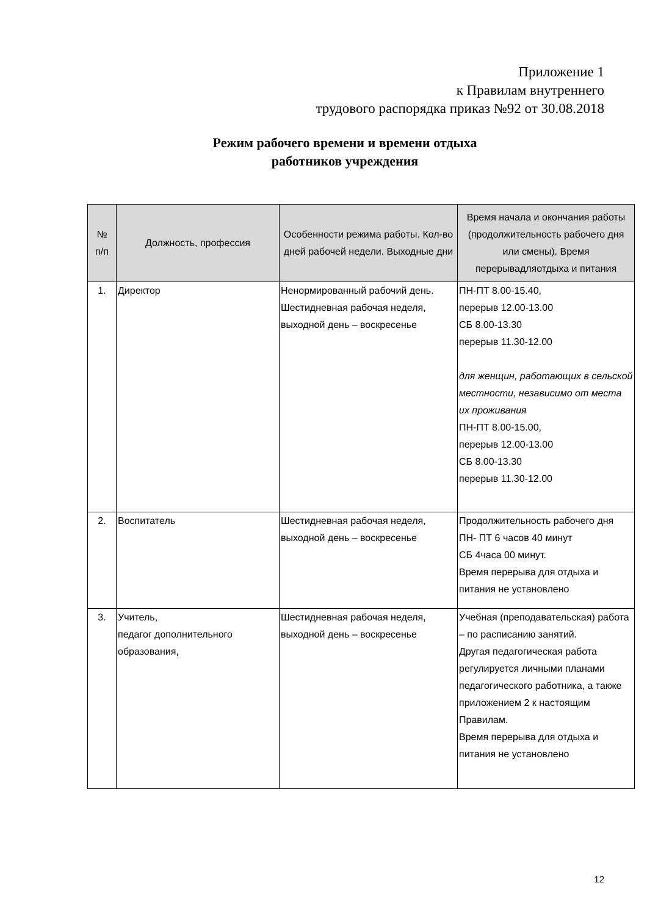Приложение 1
к Правилам внутреннего
трудового распорядка приказ №92 от 30.08.2018
Режим рабочего времени и времени отдыха
работников учреждения
| № п/п | Должность, профессия | Особенности режима работы. Кол-во дней рабочей недели. Выходные дни | Время начала и окончания работы (продолжительность рабочего дня или смены). Время перерывадляотдыха и питания |
| --- | --- | --- | --- |
| 1. | Директор | Ненормированный рабочий день. Шестидневная рабочая неделя, выходной день – воскресенье | ПН-ПТ 8.00-15.40, перерыв 12.00-13.00 СБ 8.00-13.30 перерыв 11.30-12.00 для женщин, работающих в сельской местности, независимо от места их проживания ПН-ПТ 8.00-15.00, перерыв 12.00-13.00 СБ 8.00-13.30 перерыв 11.30-12.00 |
| 2. | Воспитатель | Шестидневная рабочая неделя, выходной день – воскресенье | Продолжительность рабочего дня ПН- ПТ 6 часов 40 минут СБ 4часа 00 минут. Время перерыва для отдыха и питания не установлено |
| 3. | Учитель, педагог дополнительного образования, | Шестидневная рабочая неделя, выходной день – воскресенье | Учебная (преподавательская) работа – по расписанию занятий. Другая педагогическая работа регулируется личными планами педагогического работника, а также приложением 2 к настоящим Правилам. Время перерыва для отдыха и питания не установлено |
12